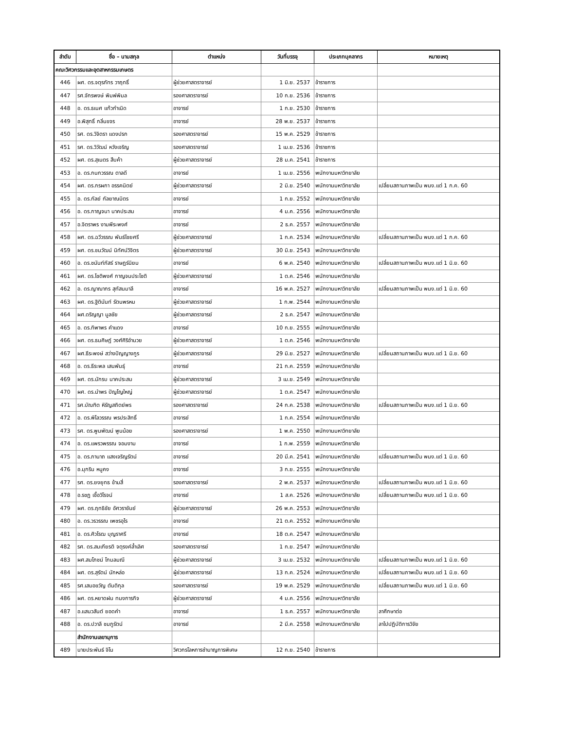| ลำดับ | ชื่อ – นามสกุล | ตำแหน่ง | วันที่บรรจุ | ประเภทบุคลากร | หมายเหตุ |
| --- | --- | --- | --- | --- | --- |
| คณะวิศวกรรมและอุตสาหกรรมเกษตร | | | | | |
| 446 | ผศ. ดร.จตุรภัทร วาฤทธิ์ | ผู้ช่วยศาสตราจารย์ | 1 มิ.ย. 2537 | ข้าราชการ | |
| 447 | รศ.จักรพงษ์ พิมพ์พิมล | รองศาสตราจารย์ | 10 ก.ย. 2536 | ข้าราชการ | |
| 448 | อ. ดร.ธเนศ แก้วกำเนิด | อาจารย์ | 1 ก.ย. 2530 | ข้าราชการ | |
| 449 | อ.พิสุทธิ์ กลิ่นขจร | อาจารย์ | 28 พ.ย. 2537 | ข้าราชการ | |
| 450 | รศ. ดร.วิจิตรา แดงปรก | รองศาสตราจารย์ | 15 พ.ค. 2529 | ข้าราชการ | |
| 451 | รศ. ดร.วิวัฒน์ หวังเจริญ | รองศาสตราจารย์ | 1 เม.ย. 2536 | ข้าราชการ | |
| 452 | ผศ. ดร.สุเนตร สืบค้า | ผู้ช่วยศาสตราจารย์ | 28 ม.ค. 2541 | ข้าราชการ | |
| 453 | อ. ดร.กนกวรรณ ตาลดี | อาจารย์ | 1 เม.ย. 2556 | พนักงานมหาวิทยาลัย | |
| 454 | ผศ. ดร.กรผกา อรรคนิตย์ | ผู้ช่วยศาสตราจารย์ | 2 มิ.ย. 2540 | พนักงานมหาวิทยาลัย | เปลี่ยนสถานภาพเป็น พนง.แต่ 1 ก.ค. 60 |
| 455 | อ. ดร.กัลย์ กัลยาณมิตร | อาจารย์ | 1 ก.ย. 2552 | พนักงานมหาวิทยาลัย | |
| 456 | อ. ดร.กาญจนา นาคประสม | อาจารย์ | 4 ม.ค. 2556 | พนักงานมหาวิทยาลัย | |
| 457 | อ.จิตราพร งามพีระพงศ์ | อาจารย์ | 2 ธ.ค. 2557 | พนักงานมหาวิทยาลัย | |
| 458 | ผศ. ดร.ฉวีวรรณ พันธ์ไชยศรี | ผู้ช่วยศาสตราจารย์ | 1 ก.ค. 2534 | พนักงานมหาวิทยาลัย | เปลี่ยนสถานภาพเป็น พนง.แต่ 1 ก.ค. 60 |
| 459 | ผศ. ดร.ชนวัฒน์ นิทัศน์วิจิตร | ผู้ช่วยศาสตราจารย์ | 30 มิ.ย. 2543 | พนักงานมหาวิทยาลัย | |
| 460 | อ. ดร.ชนันท์ภัสร์ ราษฎร์นิยม | อาจารย์ | 6 พ.ค. 2540 | พนักงานมหาวิทยาลัย | เปลี่ยนสถานภาพเป็น พนง.แต่ 1 มิ.ย. 60 |
| 461 | ผศ. ดร.โชติพงศ์ กาญจนประโชติ | ผู้ช่วยศาสตราจารย์ | 1 ต.ค. 2546 | พนักงานมหาวิทยาลัย | |
| 462 | อ. ดร.ญาณากร สุทัสนมาลี | อาจารย์ | 16 พ.ค. 2527 | พนักงานมหาวิทยาลัย | เปลี่ยนสถานภาพเป็น พนง.แต่ 1 มิ.ย. 60 |
| 463 | ผศ. ดร.ฐิตินันท์ รัตนพรหม | ผู้ช่วยศาสตราจารย์ | 1 ก.พ. 2544 | พนักงานมหาวิทยาลัย | |
| 464 | ผศ.ดริญญา มูลชัย | ผู้ช่วยศาสตราจารย์ | 2 ธ.ค. 2547 | พนักงานมหาวิทยาลัย | |
| 465 | อ. ดร.ทิพาพร คำแดง | อาจารย์ | 10 ก.ย. 2555 | พนักงานมหาวิทยาลัย | |
| 466 | ผศ. ดร.ธนศิษฎ์ วงศ์ศิริอำนวย | ผู้ช่วยศาสตราจารย์ | 1 ต.ค. 2546 | พนักงานมหาวิทยาลัย | |
| 467 | ผศ.ธีระพงษ์ สว่างปัญญางกูร | ผู้ช่วยศาสตราจารย์ | 29 มิ.ย. 2527 | พนักงานมหาวิทยาลัย | เปลี่ยนสถานภาพเป็น พนง.แต่ 1 มิ.ย. 60 |
| 468 | อ. ดร.ธีระพล เสนพันธุ์ | อาจารย์ | 21 ก.ค. 2559 | พนักงานมหาวิทยาลัย | |
| 469 | ผศ. ดร.นักรบ นาคประสม | ผู้ช่วยศาสตราจารย์ | 3 เม.ย. 2549 | พนักงานมหาวิทยาลัย | |
| 470 | ผศ. ดร.นำพร ปัญโญใหญ่ | ผู้ช่วยศาสตราจารย์ | 1 ต.ค. 2547 | พนักงานมหาวิทยาลัย | |
| 471 | รศ.บัณฑิต หิรัญสถิตย์พร | รองศาสตราจารย์ | 24 ก.ค. 2538 | พนักงานมหาวิทยาลัย | เปลี่ยนสถานภาพเป็น พนง.แต่ 1 มิ.ย. 60 |
| 472 | อ. ดร.พิไลวรรณ พรประสิทธิ์ | อาจารย์ | 1 ก.ค. 2554 | พนักงานมหาวิทยาลัย | |
| 473 | รศ. ดร.พูนพัฒน์ พูนน้อย | รองศาสตราจารย์ | 1 พ.ค. 2550 | พนักงานมหาวิทยาลัย | |
| 474 | อ. ดร.แพรวพรรณ จอมงาม | อาจารย์ | 1 ก.พ. 2559 | พนักงานมหาวิทยาลัย | |
| 475 | อ. ดร.ภานาถ แสงเจริญรัตน์ | อาจารย์ | 20 มี.ค. 2541 | พนักงานมหาวิทยาลัย | เปลี่ยนสถานภาพเป็น พนง.แต่ 1 มิ.ย. 60 |
| 476 | อ.มุกริน หนูคง | อาจารย์ | 3 ก.ย. 2555 | พนักงานมหาวิทยาลัย | |
| 477 | รศ. ดร.ยงยุทธ ข้ามสี่ | รองศาสตราจารย์ | 2 พ.ค. 2537 | พนักงานมหาวิทยาลัย | เปลี่ยนสถานภาพเป็น พนง.แต่ 1 มิ.ย. 60 |
| 478 | อ.รชฏ เชื้อวิโรจน์ | อาจารย์ | 1 ส.ค. 2526 | พนักงานมหาวิทยาลัย | เปลี่ยนสถานภาพเป็น พนง.แต่ 1 มิ.ย. 60 |
| 479 | ผศ. ดร.ฤทธิชัย อัศวราชันย์ | ผู้ช่วยศาสตราจารย์ | 26 พ.ค. 2553 | พนักงานมหาวิทยาลัย | |
| 480 | อ. ดร.วรวรรณ เพชรอุไร | อาจารย์ | 21 ต.ค. 2552 | พนักงานมหาวิทยาลัย | |
| 481 | อ. ดร.ศิวโรฒ บุญราศรี | อาจารย์ | 18 ต.ค. 2547 | พนักงานมหาวิทยาลัย | |
| 482 | รศ. ดร.สมเกียรติ จตุรงค์ล้ำเลิศ | รองศาสตราจารย์ | 1 ก.ย. 2547 | พนักงานมหาวิทยาลัย | |
| 483 | ผศ.สมโภชน์ โกมลมณี | ผู้ช่วยศาสตราจารย์ | 3 เม.ย. 2532 | พนักงานมหาวิทยาลัย | เปลี่ยนสถานภาพเป็น พนง.แต่ 1 มิ.ย. 60 |
| 484 | ผศ. ดร.สุรัตน์ นักหล่อ | ผู้ช่วยศาสตราจารย์ | 13 ก.ค. 2524 | พนักงานมหาวิทยาลัย | เปลี่ยนสถานภาพเป็น พนง.แต่ 1 มิ.ย. 60 |
| 485 | รศ.เสมอขวัญ ตันติกุล | รองศาสตราจารย์ | 19 พ.ค. 2529 | พนักงานมหาวิทยาลัย | เปลี่ยนสถานภาพเป็น พนง.แต่ 1 มิ.ย. 60 |
| 486 | ผศ. ดร.หยาดฝน ทนงการกิจ | ผู้ช่วยศาสตราจารย์ | 4 ม.ค. 2556 | พนักงานมหาวิทยาลัย | |
| 487 | อ.แสนวสันต์ ยอดคำ | อาจารย์ | 1 ธ.ค. 2557 | พนักงานมหาวิทยาลัย | ลาศึกษาต่อ |
| 488 | อ. ดร.ปวาลี ชมภูรัตน์ | อาจารย์ | 2 มี.ค. 2558 | พนักงานมหาวิทยาลัย | ลาไปปฏิบัติการวิจัย |
| | สำนักงานเลขานุการ | | | | |
| 489 | นายประพันธ์ จิโน | วิศวกรโลหการชำนาญการพิเศษ | 12 ก.ย. 2540 | ข้าราชการ | |